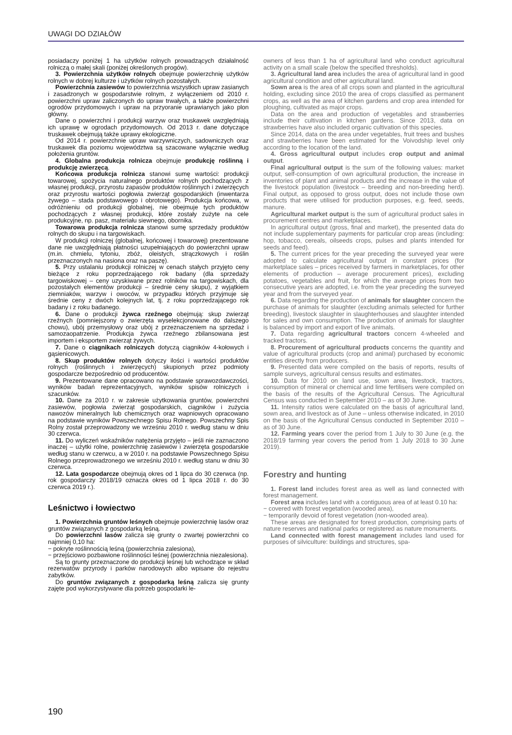UWAGI DO DZIAŁÓW
posiadaczy poniżej 1 ha użytków rolnych prowadzących działalność rolniczą o małej skali (poniżej określonych progów).
3. Powierzchnia użytków rolnych obejmuje powierzchnię użytków rolnych w dobrej kulturze i użytków rolnych pozostałych.
Powierzchnia zasiewów to powierzchnia wszystkich upraw zasianych i zasadzonych w gospodarstwie rolnym, z wyłączeniem od 2010 r. powierzchni upraw zaliczonych do upraw trwałych, a także powierzchni ogrodów przydomowych i upraw na przyoranie uprawianych jako plon główny.
Dane o powierzchni i produkcji warzyw oraz truskawek uwzględniają ich uprawę w ogrodach przydomowych. Od 2013 r. dane dotyczące truskawek obejmują także uprawy ekologiczne.
Od 2014 r. powierzchnie upraw warzywniczych, sadowniczych oraz truskawek dla poziomu województwa są szacowane wyłącznie według położenia gruntów.
4. Globalna produkcja rolnicza obejmuje produkcję roślinną i produkcję zwierzęcą.
Końcowa produkcja rolnicza stanowi sumę wartości: produkcji towarowej, spożycia naturalnego produktów rolnych pochodzących z własnej produkcji, przyrostu zapasów produktów roślinnych i zwierzęcych oraz przyrostu wartości pogłowia zwierząt gospodarskich (inwentarza żywego – stada podstawowego i obrotowego). Produkcja końcowa, w odróżnieniu od produkcji globalnej, nie obejmuje tych produktów pochodzących z własnej produkcji, które zostały zużyte na cele produkcyjne, np. pasz, materiału siewnego, obornika.
Towarowa produkcja rolnicza stanowi sumę sprzedaży produktów rolnych do skupu i na targowiskach.
W produkcji rolniczej (globalnej, końcowej i towarowej) prezentowane dane nie uwzględniają płatności uzupełniających do powierzchni upraw (m.in. chmielu, tytoniu, zbóż, oleistych, strączkowych i roślin przeznaczonych na nasiona oraz na paszę).
5. Przy ustalaniu produkcji rolniczej w cenach stałych przyjęto ceny bieżące z roku poprzedzającego rok badany (dla sprzedaży targowiskowej – ceny uzyskiwane przez rolników na targowiskach, dla pozostałych elementów produkcji – średnie ceny skupu), z wyjątkiem ziemniaków, warzyw i owoców, w przypadku których przyjmuje się średnie ceny z dwóch kolejnych lat, tj. z roku poprzedzającego rok badany i z roku badanego.
6. Dane o produkcji żywca rzeźnego obejmują: skup zwierząt rzeźnych (pomniejszony o zwierzęta wyselekcjonowane do dalszego chowu), ubój przemysłowy oraz ubój z przeznaczeniem na sprzedaż i samozaopatrzenie. Produkcja żywca rzeźnego zbilansowana jest importem i eksportem zwierząt żywych.
7. Dane o ciągnikach rolniczych dotyczą ciągników 4-kołowych i gąsienicowych.
8. Skup produktów rolnych dotyczy ilości i wartości produktów rolnych (roślinnych i zwierzęcych) skupionych przez podmioty gospodarcze bezpośrednio od producentów.
9. Prezentowane dane opracowano na podstawie sprawozdawczości, wyników badań reprezentacyjnych, wyników spisów rolniczych i szacunków.
10. Dane za 2010 r. w zakresie użytkowania gruntów, powierzchni zasiewów, pogłowia zwierząt gospodarskich, ciągników i zużycia nawozów mineralnych lub chemicznych oraz wapniowych opracowano na podstawie wyników Powszechnego Spisu Rolnego. Powszechny Spis Rolny został przeprowadzony we wrześniu 2010 r. według stanu w dniu 30 czerwca.
11. Do wyliczeń wskaźników natężenia przyjęto – jeśli nie zaznaczono inaczej – użytki rolne, powierzchnię zasiewów i zwierzęta gospodarskie według stanu w czerwcu, a w 2010 r. na podstawie Powszechnego Spisu Rolnego przeprowadzonego we wrześniu 2010 r. według stanu w dniu 30 czerwca.
12. Lata gospodarcze obejmują okres od 1 lipca do 30 czerwca (np. rok gospodarczy 2018/19 oznacza okres od 1 lipca 2018 r. do 30 czerwca 2019 r.).
Leśnictwo i łowiectwo
1. Powierzchnia gruntów leśnych obejmuje powierzchnię lasów oraz gruntów związanych z gospodarką leśną.
Do powierzchni lasów zalicza się grunty o zwartej powierzchni co najmniej 0,10 ha:
− pokryte roślinnością leśną (powierzchnia zalesiona),
− przejściowo pozbawione roślinności leśnej (powierzchnia niezalesiona).
Są to grunty przeznaczone do produkcji leśnej lub wchodzące w skład rezerwatów przyrody i parków narodowych albo wpisane do rejestru zabytków.
Do gruntów związanych z gospodarką leśną zalicza się grunty zajęte pod wykorzystywane dla potrzeb gospodarki le-
owners of less than 1 ha of agricultural land who conduct agricultural activity on a small scale (below the specified thresholds).
3. Agricultural land area includes the area of agricultural land in good agricultural condition and other agricultural land.
Sown area is the area of all crops sown and planted in the agricultural holding, excluding since 2010 the area of crops classified as permanent crops, as well as the area of kitchen gardens and crop area intended for ploughing, cultivated as major crops.
Data on the area and production of vegetables and strawberries include their cultivation in kitchen gardens. Since 2013, data on strawberries have also included organic cultivation of this species.
Since 2014, data on the area under vegetables, fruit trees and bushes and strawberries have been estimated for the Voivodship level only according to the location of the land.
4. Gross agricultural output includes crop output and animal output.
Final agricultural output is the sum of the following values: market output, self-consumption of own agricultural production, the increase in inventories of plant and animal products and the increase in the value of the livestock population (livestock – breeding and non-breeding herd). Final output, as opposed to gross output, does not include those own products that were utilised for production purposes, e.g. feed, seeds, manure.
Agricultural market output is the sum of agricultural product sales in procurement centres and marketplaces.
In agricultural output (gross, final and market), the presented data do not include supplementary payments for particular crop areas (including: hop, tobacco, cereals, oilseeds crops, pulses and plants intended for seeds and feed).
5. The current prices for the year preceding the surveyed year were adopted to calculate agricultural output in constant prices (for marketplace sales – prices received by farmers in marketplaces, for other elements of production – average procurement prices), excluding potatoes, vegetables and fruit, for which the average prices from two consecutive years are adopted, i.e. from the year preceding the surveyed year and from the surveyed year.
6. Data regarding the production of animals for slaughter concern the purchase of animals for slaughter (excluding animals selected for further breeding), livestock slaughter in slaughterhouses and slaughter intended for sales and own consumption. The production of animals for slaughter is balanced by import and export of live animals.
7. Data regarding agricultural tractors concern 4-wheeled and tracked tractors.
8. Procurement of agricultural products concerns the quantity and value of agricultural products (crop and animal) purchased by economic entities directly from producers.
9. Presented data were compiled on the basis of reports, results of sample surveys, agricultural census results and estimates.
10. Data for 2010 on land use, sown area, livestock, tractors, consumption of mineral or chemical and lime fertilisers were compiled on the basis of the results of the Agricultural Census. The Agricultural Census was conducted in September 2010 – as of 30 June.
11. Intensity ratios were calculated on the basis of agricultural land, sown area, and livestock as of June – unless otherwise indicated, in 2010 on the basis of the Agricultural Census conducted in September 2010 – as of 30 June.
12. Farming years cover the period from 1 July to 30 June (e.g. the 2018/19 farming year covers the period from 1 July 2018 to 30 June 2019).
Forestry and hunting
1. Forest land includes forest area as well as land connected with forest management.
Forest area includes land with a contiguous area of at least 0.10 ha:
− covered with forest vegetation (wooded area),
− temporarily devoid of forest vegetation (non-wooded area).
These areas are designated for forest production, comprising parts of nature reserves and national parks or registered as nature monuments.
Land connected with forest management includes land used for purposes of silviculture: buildings and structures, spa-
190